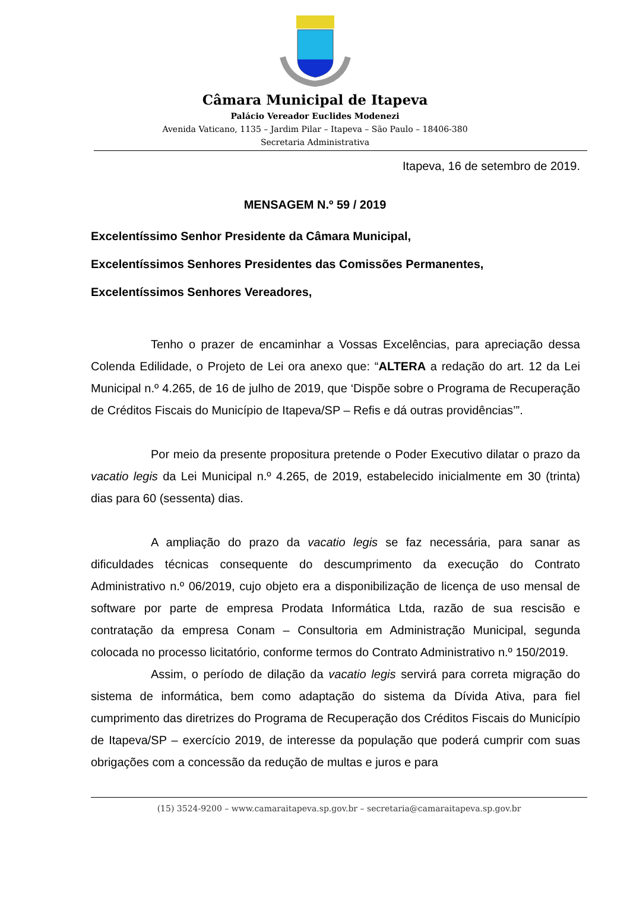Câmara Municipal de Itapeva
Palácio Vereador Euclides Modenezi
Avenida Vaticano, 1135 – Jardim Pilar – Itapeva – São Paulo – 18406-380
Secretaria Administrativa
Itapeva, 16 de setembro de 2019.
MENSAGEM N.º 59 / 2019
Excelentíssimo Senhor Presidente da Câmara Municipal,
Excelentíssimos Senhores Presidentes das Comissões Permanentes,
Excelentíssimos Senhores Vereadores,
Tenho o prazer de encaminhar a Vossas Excelências, para apreciação dessa Colenda Edilidade, o Projeto de Lei ora anexo que: “ALTERA a redação do art. 12 da Lei Municipal n.º 4.265, de 16 de julho de 2019, que ‘Dispõe sobre o Programa de Recuperação de Créditos Fiscais do Município de Itapeva/SP – Refis e dá outras providências’”.
Por meio da presente propositura pretende o Poder Executivo dilatar o prazo da vacatio legis da Lei Municipal n.º 4.265, de 2019, estabelecido inicialmente em 30 (trinta) dias para 60 (sessenta) dias.
A ampliação do prazo da vacatio legis se faz necessária, para sanar as dificuldades técnicas consequente do descumprimento da execução do Contrato Administrativo n.º 06/2019, cujo objeto era a disponibilização de licença de uso mensal de software por parte de empresa Prodata Informática Ltda, razão de sua rescisão e contratação da empresa Conam – Consultoria em Administração Municipal, segunda colocada no processo licitatório, conforme termos do Contrato Administrativo n.º 150/2019.
Assim, o período de dilação da vacatio legis servirá para correta migração do sistema de informática, bem como adaptação do sistema da Dívida Ativa, para fiel cumprimento das diretrizes do Programa de Recuperação dos Créditos Fiscais do Município de Itapeva/SP – exercício 2019, de interesse da população que poderá cumprir com suas obrigações com a concessão da redução de multas e juros e para
(15) 3524-9200 – www.camaraitapeva.sp.gov.br – secretaria@camaraitapeva.sp.gov.br